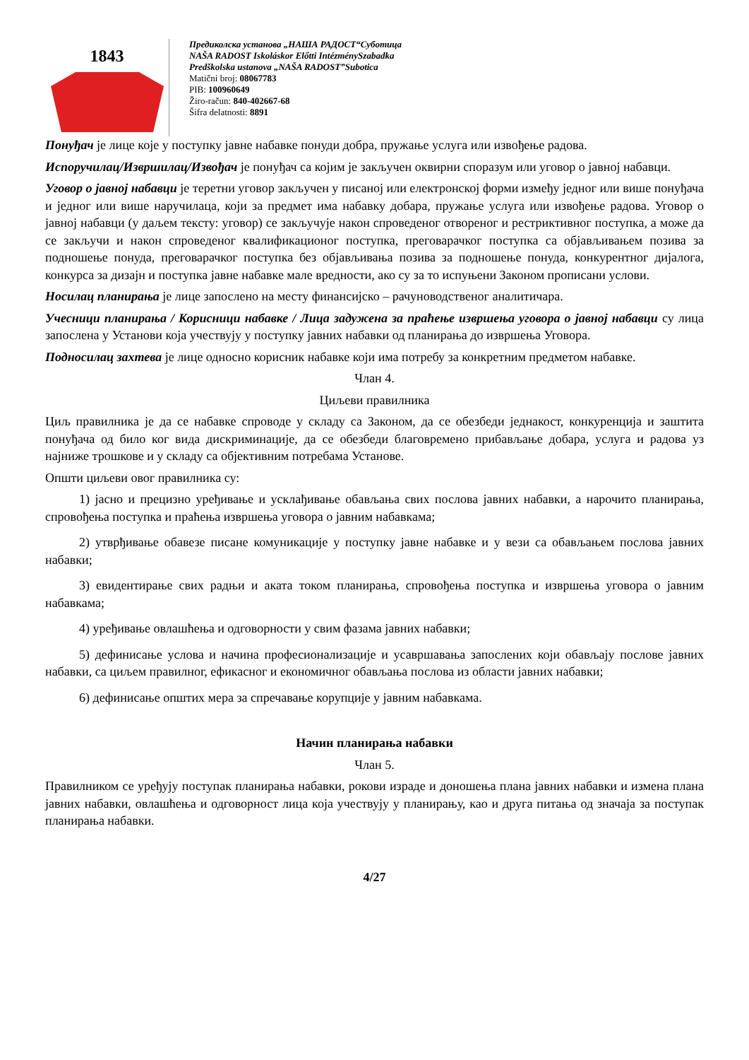1843
Предиколска установа „НАША РАДОСТ“Суботица
NAŠA RADOST Iskoláskor Előtti IntézménySzabadka
Predškolska ustanova „NAŠA RADOST”Subotica
Matični broj: 08067783
PIB: 100960649
Žiro-račun: 840-402667-68
Šifra delatnosti: 8891
Понуђач је лице које у поступку јавне набавке понуди добра, пружање услуга или извођење радова.
Испоручилац/Извршилац/Извођач је понуђач са којим је закључен оквирни споразум или уговор о јавној набавци.
Уговор о јавној набавци је теретни уговор закључен у писаној или електронској форми између једног или више понуђача и једног или више наручилаца, који за предмет има набавку добара, пружање услуга или извођење радова. Уговор о јавној набавци (у даљем тексту: уговор) се закључује након спроведеног отвореног и рестриктивног поступка, а може да се закључи и након спроведеног квалификационог поступка, преговарачког поступка са објављивањем позива за подношење понуда, преговарачког поступка без објављивања позива за подношење понуда, конкурентног дијалога, конкурса за дизајн и поступка јавне набавке мале вредности, ако су за то испуњени Законом прописани услови.
Носилац планирања је лице запослено на месту финансијско – рачуноводственог аналитичара.
Учесници планирања / Корисници набавке / Лица задужена за праћење извршења уговора о јавној набавци су лица запослена у Установи која учествују у поступку јавних набавки од планирања до извршења Уговора.
Подносилац захтева је лице односно корисник набавке који има потребу за конкретним предметом набавке.
Члан 4.
Циљеви правилника
Циљ правилника је да се набавке спроводе у складу са Законом, да се обезбеди једнакост, конкуренција и заштита понуђача од било ког вида дискриминације, да се обезбеди благовремено прибављање добара, услуга и радова уз најниже трошкове и у складу са објективним потребама Установе.
Општи циљеви овог правилника су:
1) јасно и прецизно уређивање и усклађивање обављања свих послова јавних набавки, а нарочито планирања, спровођења поступка и праћења извршења уговора о јавним набавкама;
2) утврђивање обавезе писане комуникације у поступку јавне набавке и у вези са обављањем послова јавних набавки;
3) евидентирање свих радњи и аката током планирања, спровођења поступка и извршења уговора о јавним набавкама;
4) уређивање овлашћења и одговорности у свим фазама јавних набавки;
5) дефинисање услова и начина професионализације и усавршавања запослених који обављају послове јавних набавки, са циљем правилног, ефикасног и економичног обављања послова из области јавних набавки;
6) дефинисање општих мера за спречавање корупције у јавним набавкама.
Начин планирања набавки
Члан 5.
Правилником се уређују поступак планирања набавки, рокови израде и доношења плана јавних набавки и измена плана јавних набавки, овлашћења и одговорност лица која учествују у планирању, као и друга питања од значаја за поступак планирања набавки.
4/27